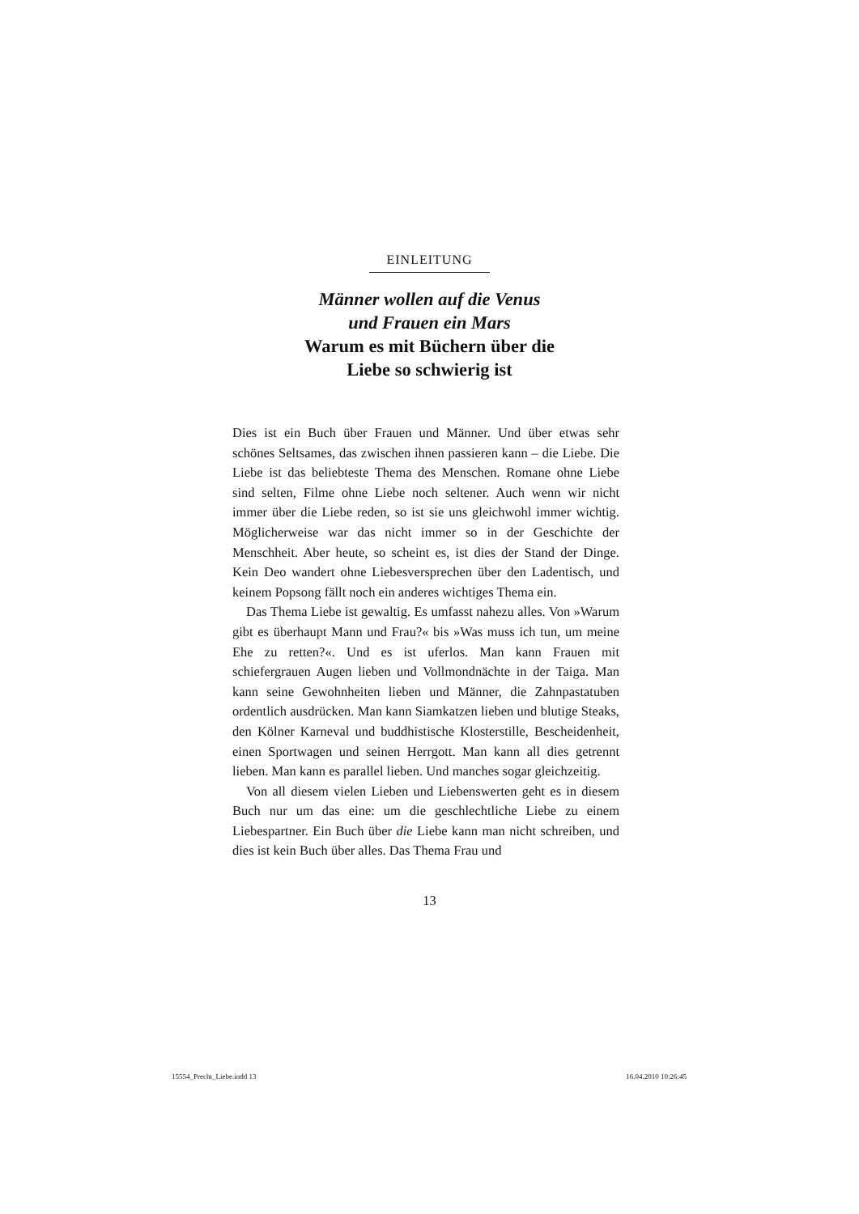EINLEITUNG
Männer wollen auf die Venus
und Frauen ein Mars
Warum es mit Büchern über die
Liebe so schwierig ist
Dies ist ein Buch über Frauen und Männer. Und über etwas sehr schönes Seltsames, das zwischen ihnen passieren kann – die Liebe. Die Liebe ist das beliebteste Thema des Menschen. Romane ohne Liebe sind selten, Filme ohne Liebe noch seltener. Auch wenn wir nicht immer über die Liebe reden, so ist sie uns gleichwohl immer wichtig. Möglicherweise war das nicht immer so in der Geschichte der Menschheit. Aber heute, so scheint es, ist dies der Stand der Dinge. Kein Deo wandert ohne Liebesversprechen über den Ladentisch, und keinem Popsong fällt noch ein anderes wichtiges Thema ein.
Das Thema Liebe ist gewaltig. Es umfasst nahezu alles. Von »Warum gibt es überhaupt Mann und Frau?« bis »Was muss ich tun, um meine Ehe zu retten?«. Und es ist uferlos. Man kann Frauen mit schiefergrauen Augen lieben und Vollmondnächte in der Taiga. Man kann seine Gewohnheiten lieben und Männer, die Zahnpastatuben ordentlich ausdrücken. Man kann Siamkatzen lieben und blutige Steaks, den Kölner Karneval und buddhistische Klosterstille, Bescheidenheit, einen Sportwagen und seinen Herrgott. Man kann all dies getrennt lieben. Man kann es parallel lieben. Und manches sogar gleichzeitig.
Von all diesem vielen Lieben und Liebenswerten geht es in diesem Buch nur um das eine: um die geschlechtliche Liebe zu einem Liebespartner. Ein Buch über die Liebe kann man nicht schreiben, und dies ist kein Buch über alles. Das Thema Frau und
13
15554_Precht_Liebe.indd 13 16.04.2010 10:26:45